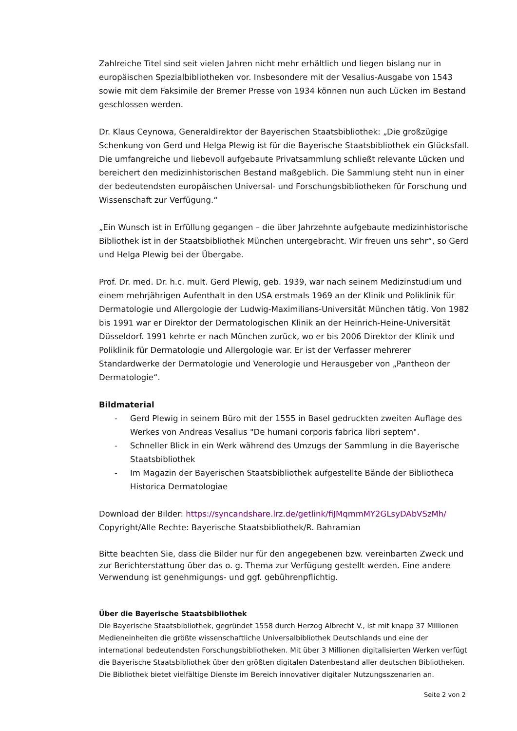Zahlreiche Titel sind seit vielen Jahren nicht mehr erhältlich und liegen bislang nur in europäischen Spezialbibliotheken vor. Insbesondere mit der Vesalius-Ausgabe von 1543 sowie mit dem Faksimile der Bremer Presse von 1934 können nun auch Lücken im Bestand geschlossen werden.
Dr. Klaus Ceynowa, Generaldirektor der Bayerischen Staatsbibliothek: „Die großzügige Schenkung von Gerd und Helga Plewig ist für die Bayerische Staatsbibliothek ein Glücksfall. Die umfangreiche und liebevoll aufgebaute Privatsammlung schließt relevante Lücken und bereichert den medizinhistorischen Bestand maßgeblich. Die Sammlung steht nun in einer der bedeutendsten europäischen Universal- und Forschungsbibliotheken für Forschung und Wissenschaft zur Verfügung.“
„Ein Wunsch ist in Erfüllung gegangen – die über Jahrzehnte aufgebaute medizinhistorische Bibliothek ist in der Staatsbibliothek München untergebracht. Wir freuen uns sehr“, so Gerd und Helga Plewig bei der Übergabe.
Prof. Dr. med. Dr. h.c. mult. Gerd Plewig, geb. 1939, war nach seinem Medizinstudium und einem mehrjährigen Aufenthalt in den USA erstmals 1969 an der Klinik und Poliklinik für Dermatologie und Allergologie der Ludwig-Maximilians-Universität München tätig. Von 1982 bis 1991 war er Direktor der Dermatologischen Klinik an der Heinrich-Heine-Universität Düsseldorf. 1991 kehrte er nach München zurück, wo er bis 2006 Direktor der Klinik und Poliklinik für Dermatologie und Allergologie war. Er ist der Verfasser mehrerer Standardwerke der Dermatologie und Venerologie und Herausgeber von „Pantheon der Dermatologie“.
Bildmaterial
- Gerd Plewig in seinem Büro mit der 1555 in Basel gedruckten zweiten Auflage des Werkes von Andreas Vesalius "De humani corporis fabrica libri septem".
- Schneller Blick in ein Werk während des Umzugs der Sammlung in die Bayerische Staatsbibliothek
- Im Magazin der Bayerischen Staatsbibliothek aufgestellte Bände der Bibliotheca Historica Dermatologiae
Download der Bilder: https://syncandshare.lrz.de/getlink/fiJMqmmMY2GLsyDAbVSzMh/
Copyright/Alle Rechte: Bayerische Staatsbibliothek/R. Bahramian
Bitte beachten Sie, dass die Bilder nur für den angegebenen bzw. vereinbarten Zweck und zur Berichterstattung über das o. g. Thema zur Verfügung gestellt werden. Eine andere Verwendung ist genehmigungs- und ggf. gebührenpflichtig.
Über die Bayerische Staatsbibliothek
Die Bayerische Staatsbibliothek, gegründet 1558 durch Herzog Albrecht V., ist mit knapp 37 Millionen Medieneinheiten die größte wissenschaftliche Universalbibliothek Deutschlands und eine der international bedeutendsten Forschungsbibliotheken. Mit über 3 Millionen digitalisierten Werken verfügt die Bayerische Staatsbibliothek über den größten digitalen Datenbestand aller deutschen Bibliotheken. Die Bibliothek bietet vielfältige Dienste im Bereich innovativer digitaler Nutzungsszenarien an.
Seite 2 von 2